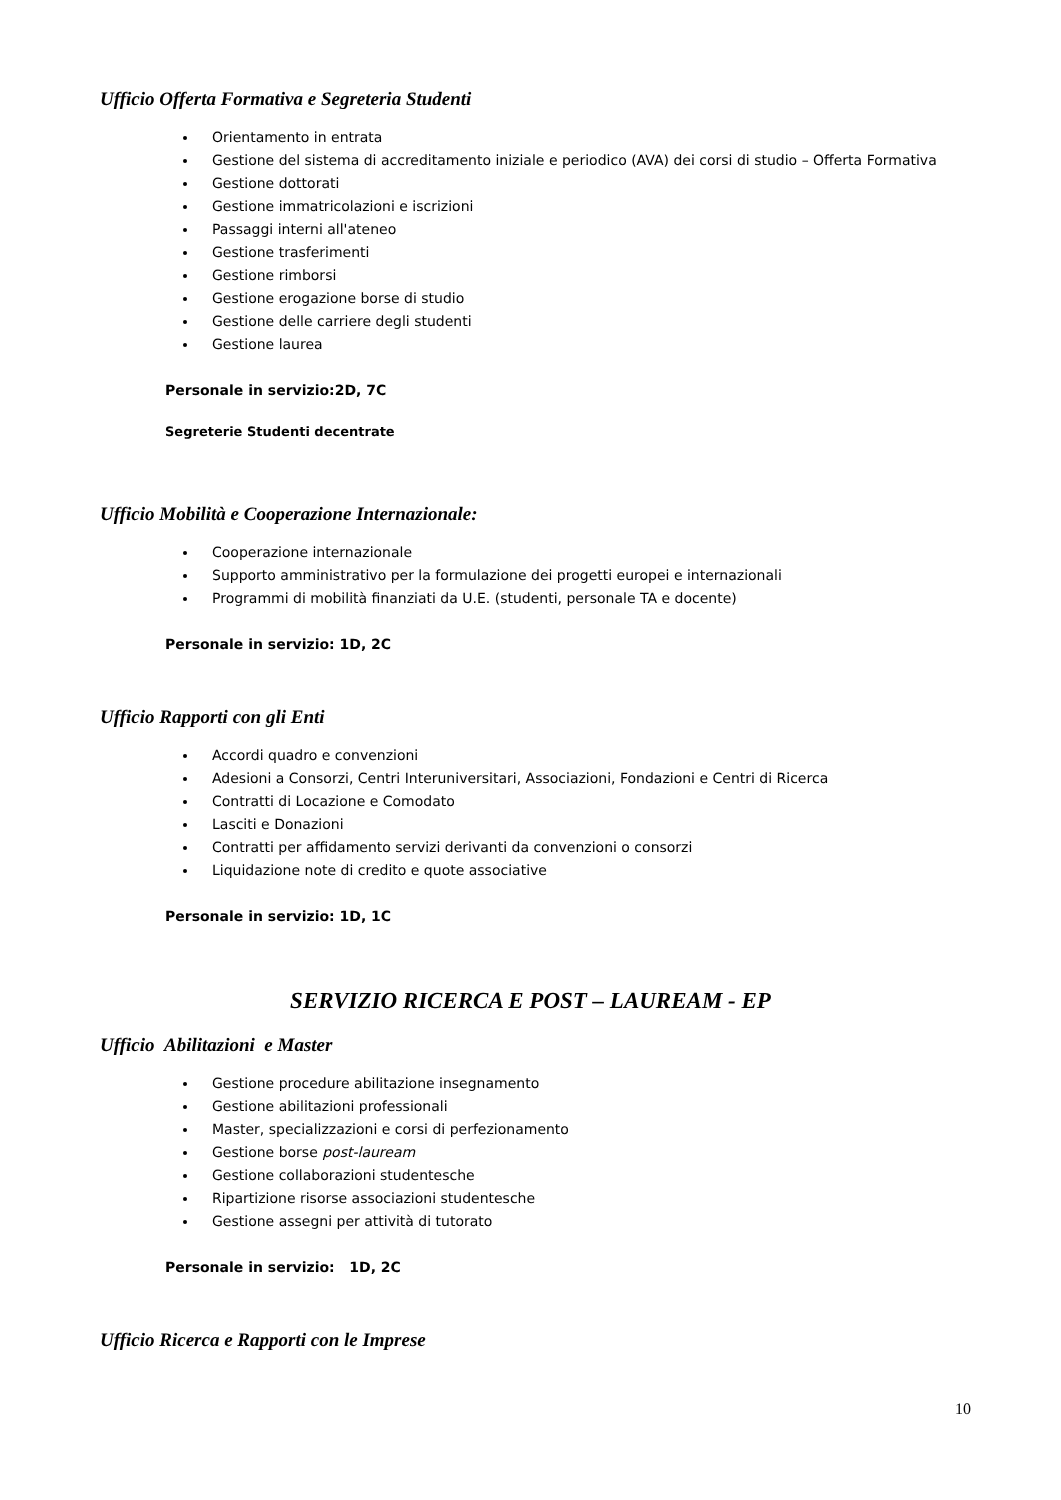Ufficio Offerta Formativa e Segreteria Studenti
Orientamento in entrata
Gestione del sistema di accreditamento iniziale e periodico (AVA) dei corsi di studio – Offerta Formativa
Gestione dottorati
Gestione immatricolazioni e iscrizioni
Passaggi interni all'ateneo
Gestione trasferimenti
Gestione rimborsi
Gestione erogazione borse di studio
Gestione delle carriere degli studenti
Gestione laurea
Personale in servizio:2D, 7C
Segreterie Studenti decentrate
Ufficio Mobilità e Cooperazione Internazionale:
Cooperazione internazionale
Supporto amministrativo per la formulazione dei progetti europei e internazionali
Programmi di mobilità finanziati da U.E. (studenti, personale TA e docente)
Personale in servizio: 1D, 2C
Ufficio Rapporti con gli Enti
Accordi quadro e convenzioni
Adesioni a Consorzi, Centri Interuniversitari, Associazioni, Fondazioni e Centri di Ricerca
Contratti di Locazione e Comodato
Lasciti e Donazioni
Contratti per affidamento servizi derivanti da convenzioni o consorzi
Liquidazione note di credito e quote associative
Personale in servizio: 1D, 1C
SERVIZIO RICERCA E POST – LAUREAM - EP
Ufficio Abilitazioni e Master
Gestione procedure abilitazione insegnamento
Gestione abilitazioni professionali
Master, specializzazioni e corsi di perfezionamento
Gestione borse post-lauream
Gestione collaborazioni studentesche
Ripartizione risorse associazioni studentesche
Gestione assegni per attività di tutorato
Personale in servizio: 1D, 2C
Ufficio Ricerca e Rapporti con le Imprese
10